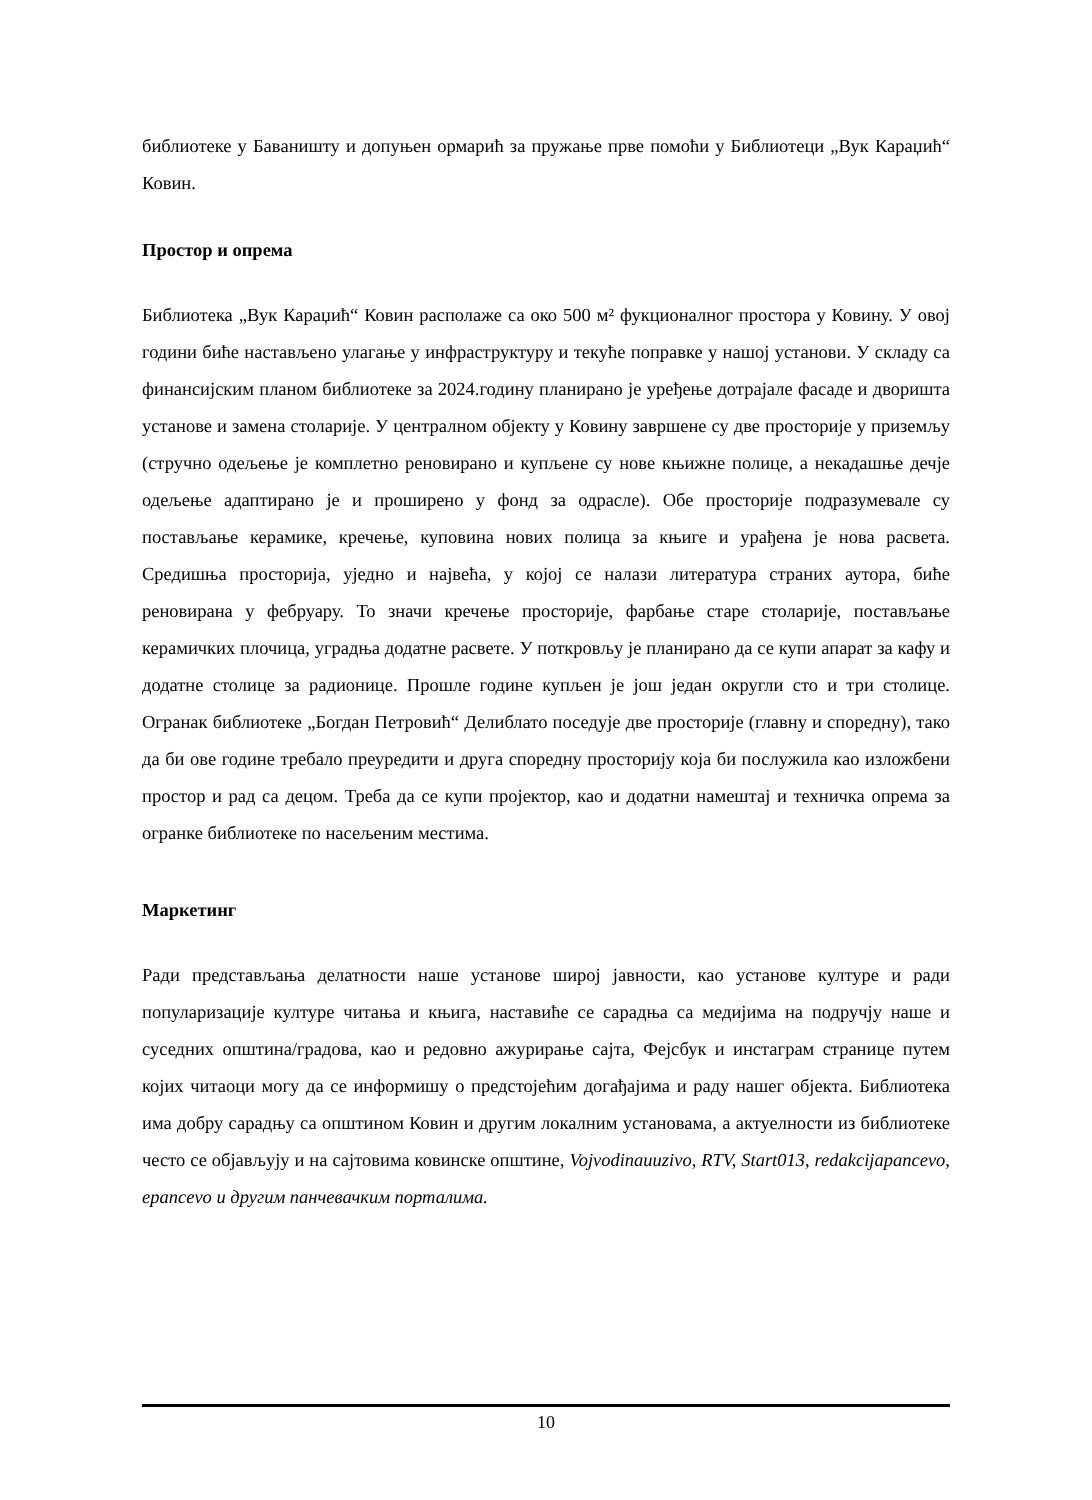библиотеке у Бавaништу и допуњен ормарић за пружање прве помоћи у Библиотеци „Вук Караџић“ Ковин.
Простор и опрема
Библиотека „Вук Караџић“ Ковин располаже са око 500 м² фукционалног простора у Ковину. У овој години биће настављено улагање у инфраструктуру и текуће поправке у нашој установи. У складу са финансијским планом библиотеке за 2024.годину планирано је уређење дотрајале фасаде и дворишта установе и замена столарије. У централном објекту у Ковину завршене су две просторије у приземљу (стручно одељење је комплетно реновирано и купљене су нове књижне полице, а некадашње дечје одељење адаптирано је и проширено у фонд за одрасле). Обе просторије подразумевале су постављање керамике, кречење, куповина нових полица за књиге и урађена је нова расвета. Средишња просторија, уједно и највећа, у којој се налази литература страних аутора, биће реновирана у фебруару. То значи кречење просторије, фарбање старе столарије, постављање керамичких плочица, уградња додатне расвете. У поткровљу је планирано да се купи апарат за кафу и додатне столице за радионице. Прошле године купљен је још један округли сто и три столице. Огранак библиотеке „Богдан Петровић“ Делиблато поседује две просторије (главну и споредну), тако да би ове године требало преуредити и друга споредну просторију која би послужила као изложбени простор и рад са децом. Треба да се купи пројектор, као и додатни намештај и техничка опрема за огранке библиотеке по насељеним местима.
Маркетинг
Ради представљања делатности наше установе широј јавности, као установе културе и ради популаризације културе читања и књига, наставиће се сарадња са медијима на подручју наше и суседних општина/градова, као и редовно ажурирање сајта, Фејсбук и инстаграм странице путем којих читаоци могу да се информишу о предстојећим догађајима и раду нашег објекта. Библиотека има добру сарадњу са општином Ковин и другим локалним установама, а актуелности из библиотеке често се објављују и на сајтовима ковинске општине, Vojvodinauuzivo, RTV, Start013, redakcijapancevo, epancevo и другим панчевачким порталима.
10